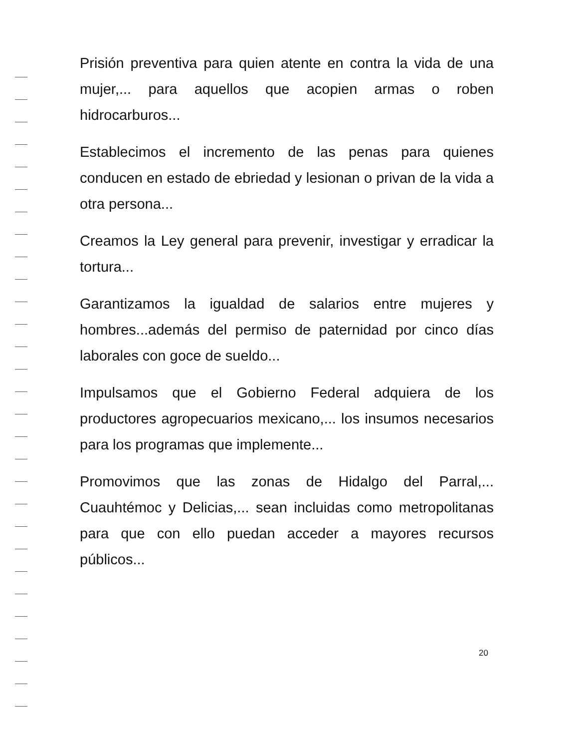Prisión preventiva para quien atente en contra la vida de una mujer,... para aquellos que acopien armas o roben hidrocarburos...
Establecimos el incremento de las penas para quienes conducen en estado de ebriedad y lesionan o privan de la vida a otra persona...
Creamos la Ley general para prevenir, investigar y erradicar la tortura...
Garantizamos la igualdad de salarios entre mujeres y hombres...además del permiso de paternidad por cinco días laborales con goce de sueldo...
Impulsamos que el Gobierno Federal adquiera de los productores agropecuarios mexicano,... los insumos necesarios para los programas que implemente...
Promovimos que las zonas de Hidalgo del Parral,... Cuauhtémoc y Delicias,... sean incluidas como metropolitanas para que con ello puedan acceder a mayores recursos públicos...
20